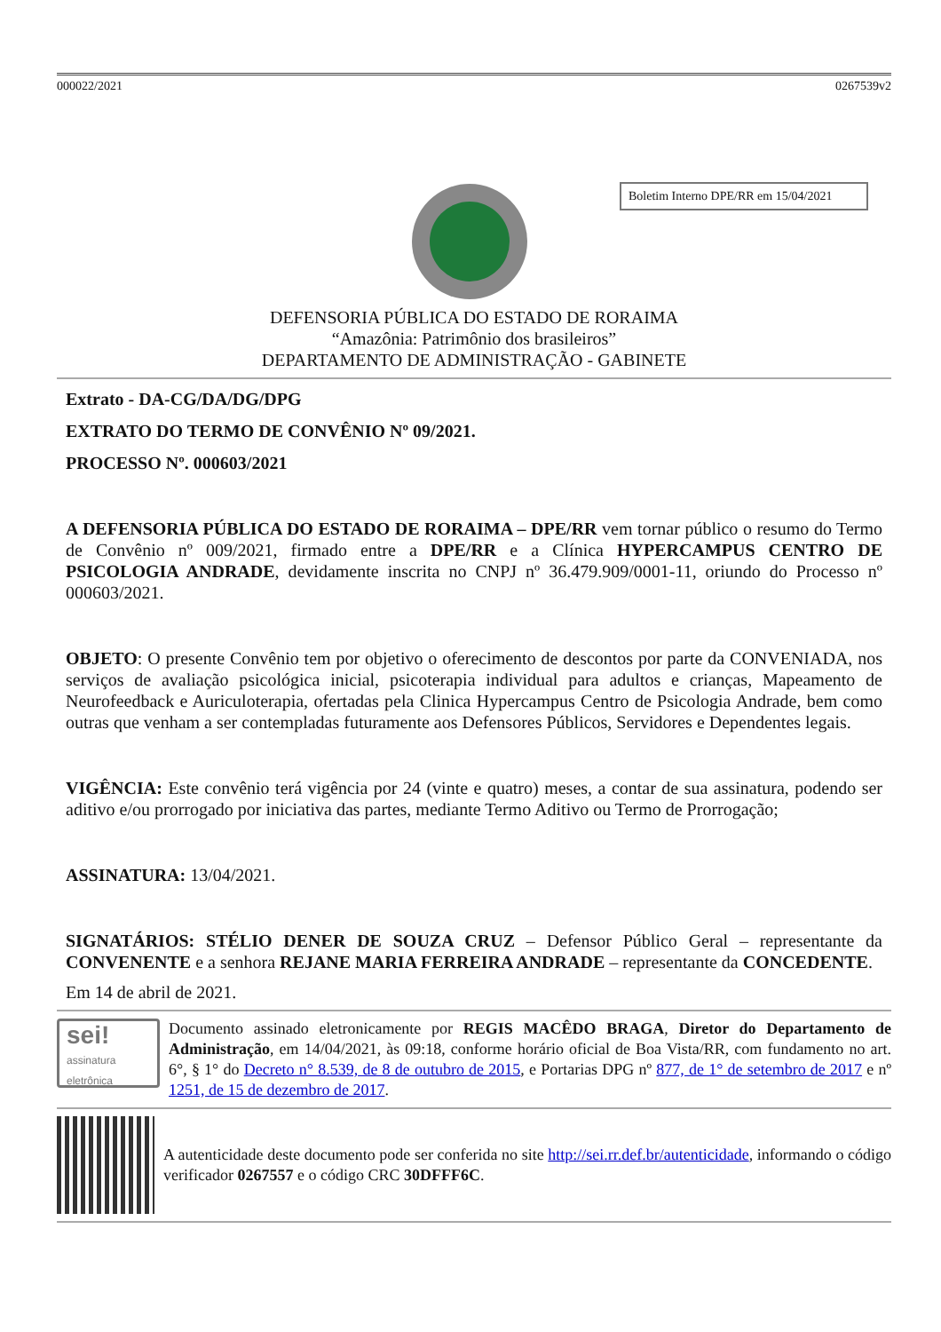000022/2021 0267539v2
Boletim Interno DPE/RR em 15/04/2021
DEFENSORIA PÚBLICA DO ESTADO DE RORAIMA
“Amazônia: Patrimônio dos brasileiros”
DEPARTAMENTO DE ADMINISTRAÇÃO - GABINETE
Extrato - DA-CG/DA/DG/DPG
EXTRATO DO TERMO DE CONVÊNIO Nº 09/2021.
PROCESSO Nº. 000603/2021
A DEFENSORIA PÚBLICA DO ESTADO DE RORAIMA – DPE/RR vem tornar público o resumo do Termo de Convênio nº 009/2021, firmado entre a DPE/RR e a Clínica HYPERCAMPUS CENTRO DE PSICOLOGIA ANDRADE, devidamente inscrita no CNPJ nº 36.479.909/0001-11, oriundo do Processo nº 000603/2021.
OBJETO: O presente Convênio tem por objetivo o oferecimento de descontos por parte da CONVENIADA, nos serviços de avaliação psicológica inicial, psicoterapia individual para adultos e crianças, Mapeamento de Neurofeedback e Auriculoterapia, ofertadas pela Clinica Hypercampus Centro de Psicologia Andrade, bem como outras que venham a ser contempladas futuramente aos Defensores Públicos, Servidores e Dependentes legais.
VIGÊNCIA: Este convênio terá vigência por 24 (vinte e quatro) meses, a contar de sua assinatura, podendo ser aditivo e/ou prorrogado por iniciativa das partes, mediante Termo Aditivo ou Termo de Prorrogação;
ASSINATURA: 13/04/2021.
SIGNATÁRIOS: STÉLIO DENER DE SOUZA CRUZ – Defensor Público Geral – representante da CONVENENTE e a senhora REJANE MARIA FERREIRA ANDRADE – representante da CONCEDENTE.
Em 14 de abril de 2021.
sei!
assinatura eletrônica
Documento assinado eletronicamente por REGIS MACÊDO BRAGA, Diretor do Departamento de Administração, em 14/04/2021, às 09:18, conforme horário oficial de Boa Vista/RR, com fundamento no art. 6°, § 1° do Decreto n° 8.539, de 8 de outubro de 2015, e Portarias DPG nº 877, de 1° de setembro de 2017 e nº 1251, de 15 de dezembro de 2017.
A autenticidade deste documento pode ser conferida no site http://sei.rr.def.br/autenticidade, informando o código verificador 0267557 e o código CRC 30DFFF6C.